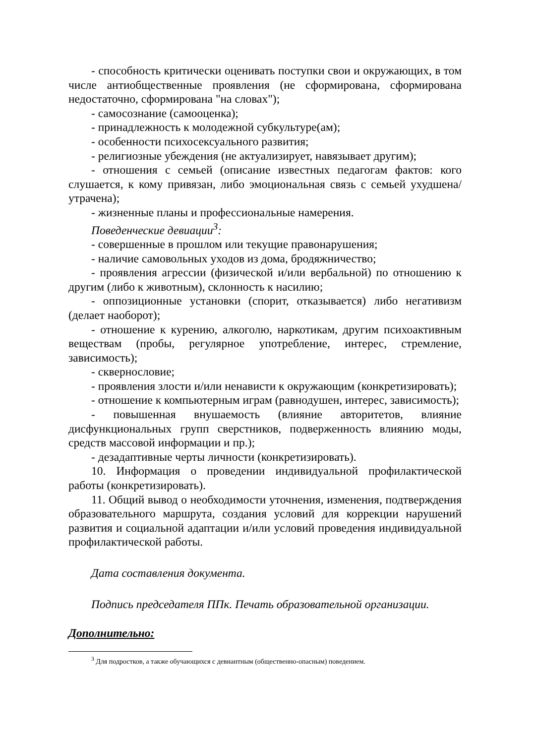- способность критически оценивать поступки свои и окружающих, в том числе антиобщественные проявления (не сформирована, сформирована недостаточно, сформирована "на словах");
- самосознание (самооценка);
- принадлежность к молодежной субкультуре(ам);
- особенности психосексуального развития;
- религиозные убеждения (не актуализирует, навязывает другим);
- отношения с семьей (описание известных педагогам фактов: кого слушается, к кому привязан, либо эмоциональная связь с семьей ухудшена/утрачена);
- жизненные планы и профессиональные намерения.
Поведенческие девиации<sup>3</sup>:
- совершенные в прошлом или текущие правонарушения;
- наличие самовольных уходов из дома, бродяжничество;
- проявления агрессии (физической и/или вербальной) по отношению к другим (либо к животным), склонность к насилию;
- оппозиционные установки (спорит, отказывается) либо негативизм (делает наоборот);
- отношение к курению, алкоголю, наркотикам, другим психоактивным веществам (пробы, регулярное употребление, интерес, стремление, зависимость);
- сквернословие;
- проявления злости и/или ненависти к окружающим (конкретизировать);
- отношение к компьютерным играм (равнодушен, интерес, зависимость);
- повышенная внушаемость (влияние авторитетов, влияние дисфункциональных групп сверстников, подверженность влиянию моды, средств массовой информации и пр.);
- дезадаптивные черты личности (конкретизировать).
10. Информация о проведении индивидуальной профилактической работы (конкретизировать).
11. Общий вывод о необходимости уточнения, изменения, подтверждения образовательного маршрута, создания условий для коррекции нарушений развития и социальной адаптации и/или условий проведения индивидуальной профилактической работы.
Дата составления документа.
Подпись председателя ППк. Печать образовательной организации.
Дополнительно:
<sup>3</sup> Для подростков, а также обучающихся с девиантным (общественно-опасным) поведением.